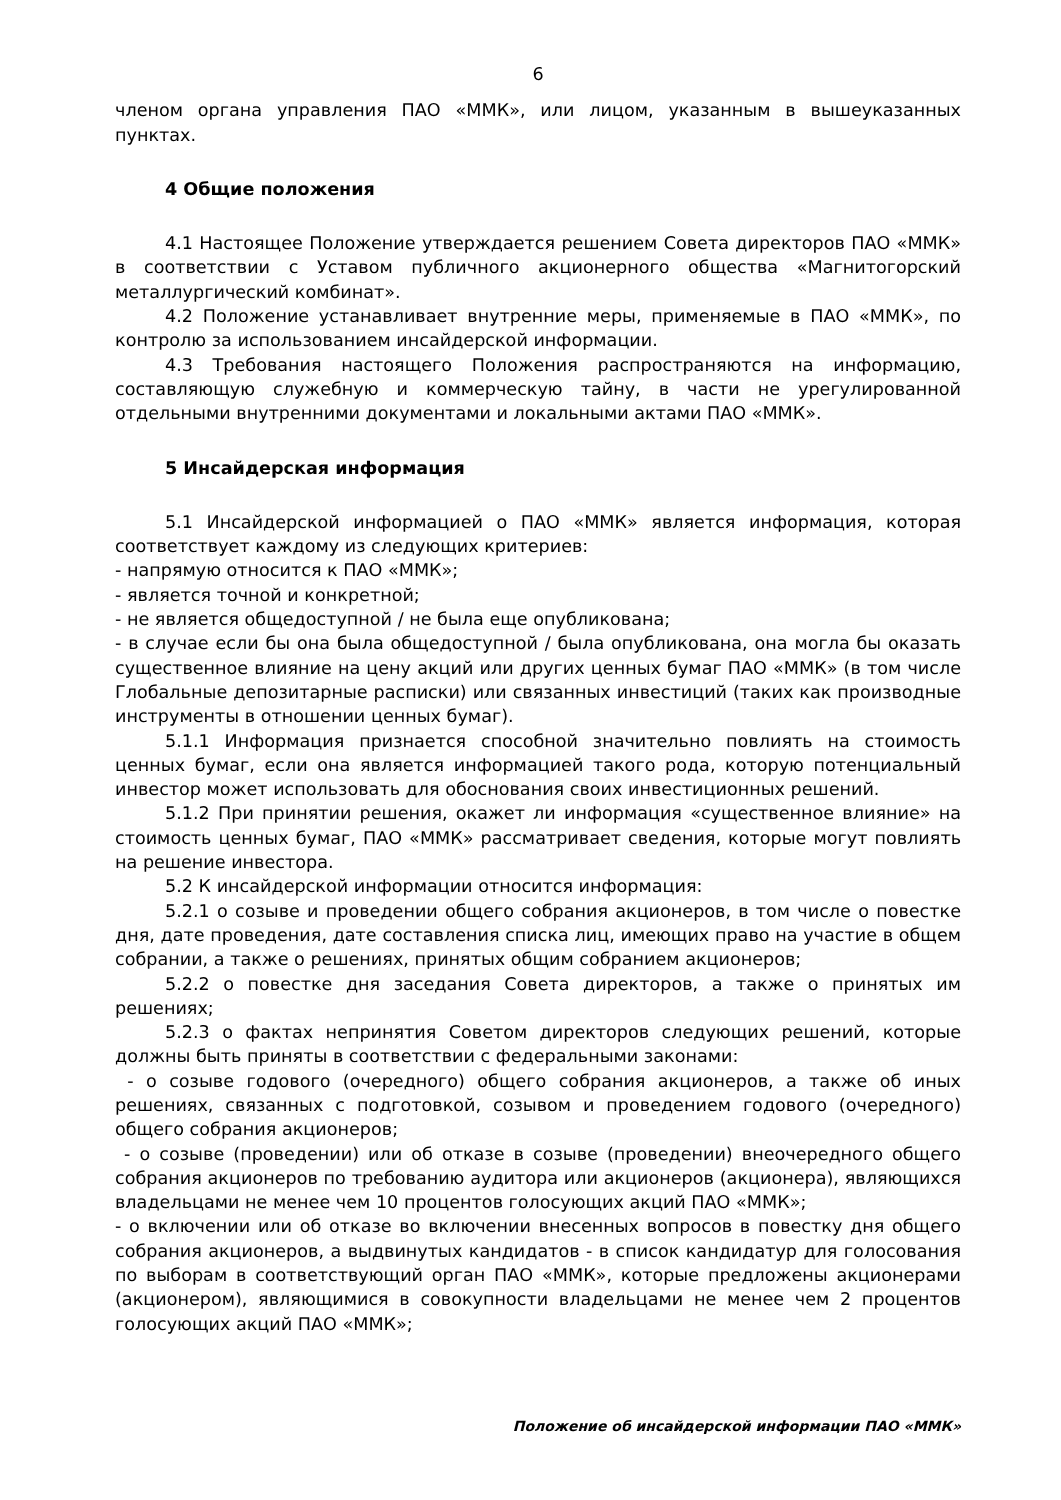6
членом органа управления ПАО «ММК», или лицом, указанным в вышеуказанных пунктах.
4 Общие положения
4.1 Настоящее Положение утверждается решением Совета директоров ПАО «ММК» в соответствии с Уставом публичного акционерного общества «Магнитогорский металлургический комбинат».
4.2 Положение устанавливает внутренние меры, применяемые в ПАО «ММК», по контролю за использованием инсайдерской информации.
4.3 Требования настоящего Положения распространяются на информацию, составляющую служебную и коммерческую тайну, в части не урегулированной отдельными внутренними документами и локальными актами ПАО «ММК».
5 Инсайдерская информация
5.1 Инсайдерской информацией о ПАО «ММК» является информация, которая соответствует каждому из следующих критериев:
- напрямую относится к ПАО «ММК»;
- является точной и конкретной;
- не является общедоступной / не была еще опубликована;
- в случае если бы она была общедоступной / была опубликована, она могла бы оказать существенное влияние на цену акций или других ценных бумаг ПАО «ММК» (в том числе Глобальные депозитарные расписки) или связанных инвестиций (таких как производные инструменты в отношении ценных бумаг).
5.1.1 Информация признается способной значительно повлиять на стоимость ценных бумаг, если она является информацией такого рода, которую потенциальный инвестор может использовать для обоснования своих инвестиционных решений.
5.1.2 При принятии решения, окажет ли информация «существенное влияние» на стоимость ценных бумаг, ПАО «ММК» рассматривает сведения, которые могут повлиять на решение инвестора.
5.2 К инсайдерской информации относится информация:
5.2.1 о созыве и проведении общего собрания акционеров, в том числе о повестке дня, дате проведения, дате составления списка лиц, имеющих право на участие в общем собрании, а также о решениях, принятых общим собранием акционеров;
5.2.2 о повестке дня заседания Совета директоров, а также о принятых им решениях;
5.2.3 о фактах непринятия Советом директоров следующих решений, которые должны быть приняты в соответствии с федеральными законами:
- о созыве годового (очередного) общего собрания акционеров, а также об иных решениях, связанных с подготовкой, созывом и проведением годового (очередного) общего собрания акционеров;
- о созыве (проведении) или об отказе в созыве (проведении) внеочередного общего собрания акционеров по требованию аудитора или акционеров (акционера), являющихся владельцами не менее чем 10 процентов голосующих акций ПАО «ММК»;
- о включении или об отказе во включении внесенных вопросов в повестку дня общего собрания акционеров, а выдвинутых кандидатов - в список кандидатур для голосования по выборам в соответствующий орган ПАО «ММК», которые предложены акционерами (акционером), являющимися в совокупности владельцами не менее чем 2 процентов голосующих акций ПАО «ММК»;
Положение об инсайдерской информации ПАО «ММК»